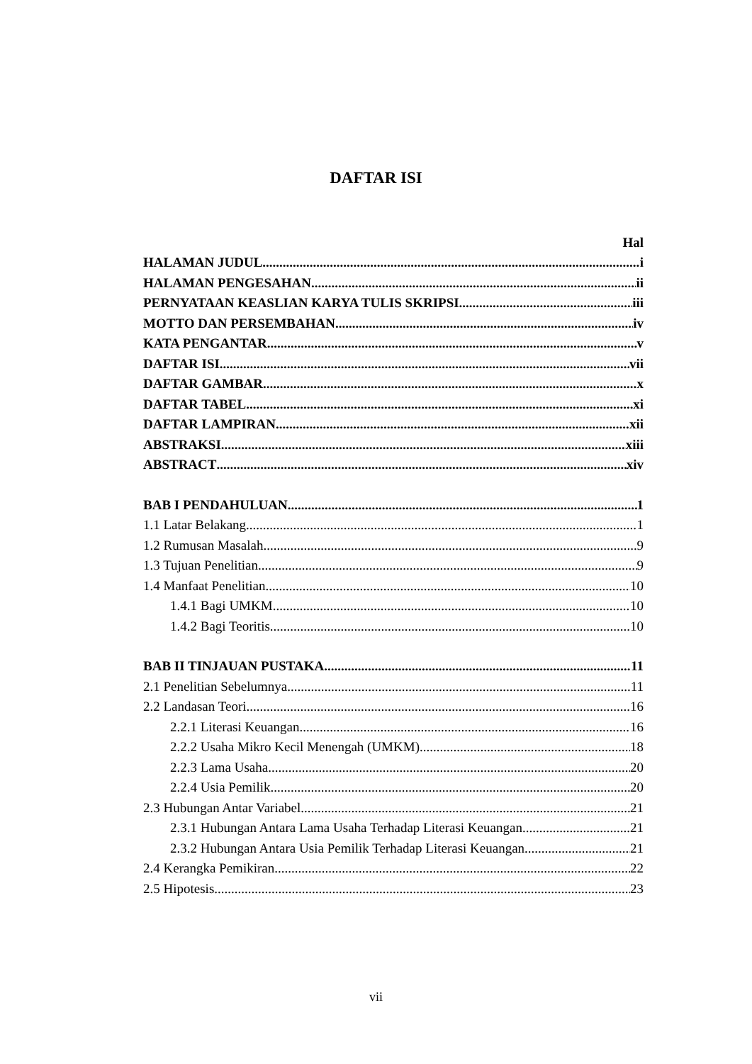DAFTAR ISI
Hal
HALAMAN JUDUL i
HALAMAN PENGESAHAN ii
PERNYATAAN KEASLIAN KARYA TULIS SKRIPSI iii
MOTTO DAN PERSEMBAHAN iv
KATA PENGANTAR v
DAFTAR ISI vii
DAFTAR GAMBAR x
DAFTAR TABEL xi
DAFTAR LAMPIRAN xii
ABSTRAKSI xiii
ABSTRACT xiv
BAB I PENDAHULUAN 1
1.1 Latar Belakang 1
1.2 Rumusan Masalah 9
1.3 Tujuan Penelitian 9
1.4 Manfaat Penelitian 10
1.4.1 Bagi UMKM 10
1.4.2 Bagi Teoritis 10
BAB II TINJAUAN PUSTAKA 11
2.1 Penelitian Sebelumnya 11
2.2 Landasan Teori 16
2.2.1 Literasi Keuangan 16
2.2.2 Usaha Mikro Kecil Menengah (UMKM) 18
2.2.3 Lama Usaha 20
2.2.4 Usia Pemilik 20
2.3 Hubungan Antar Variabel 21
2.3.1 Hubungan Antara Lama Usaha Terhadap Literasi Keuangan 21
2.3.2 Hubungan Antara Usia Pemilik Terhadap Literasi Keuangan 21
2.4 Kerangka Pemikiran 22
2.5 Hipotesis 23
vii